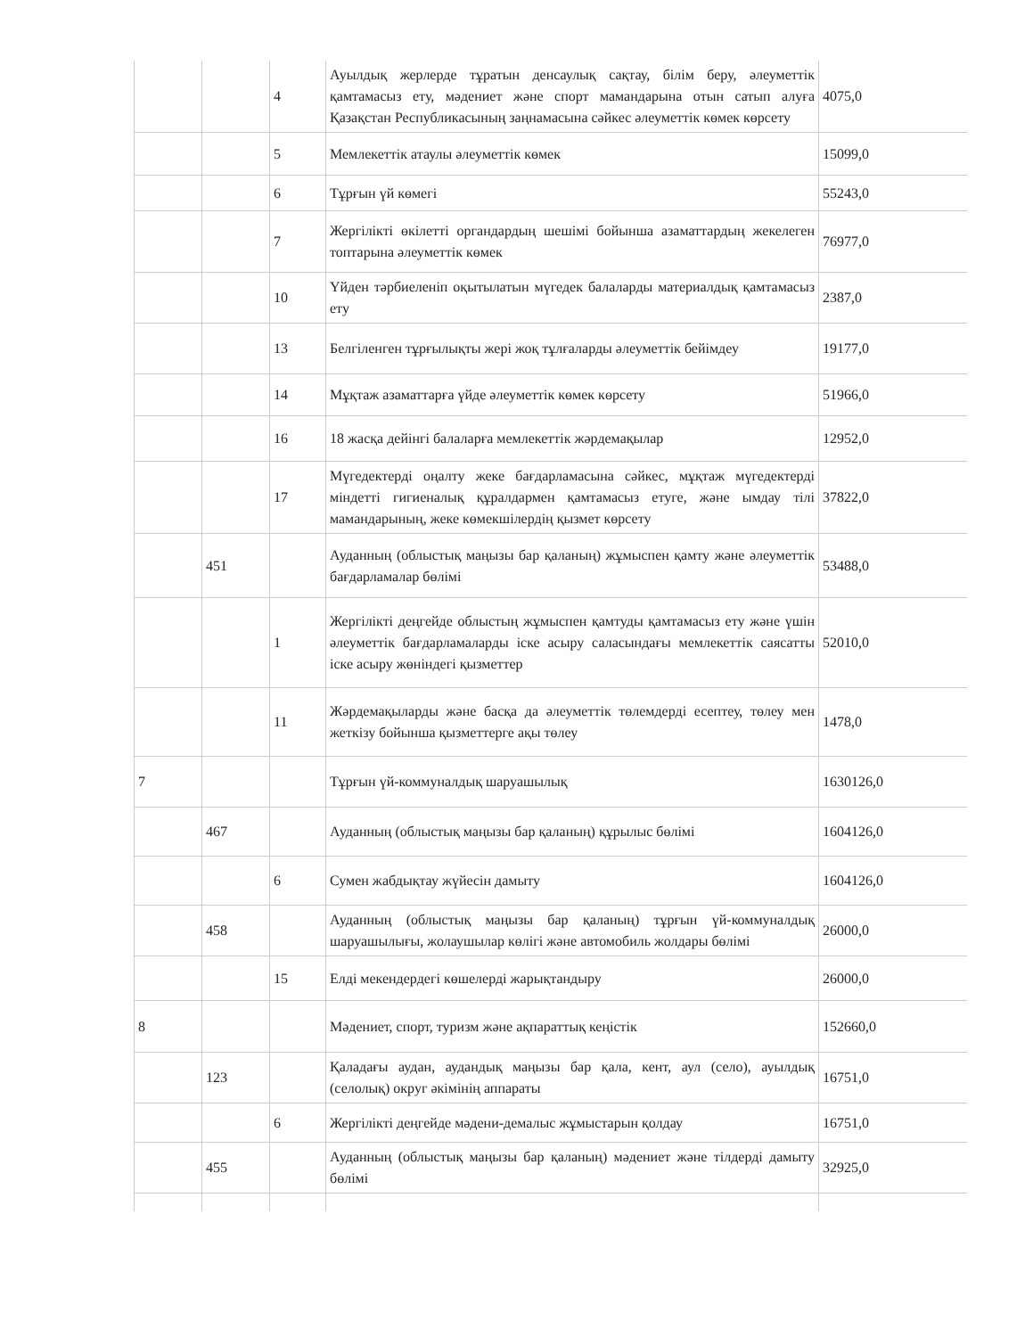| | | 4 | Ауылдық жерлерде тұратын денсаулық сақтау, білім беру, әлеуметтік қамтамасыз ету, мәдениет және спорт мамандарына отын сатып алуға Қазақстан Республикасының заңнамасына сәйкес әлеуметтік көмек көрсету | 4075,0 |
| | | 5 | Мемлекеттік атаулы әлеуметтік көмек | 15099,0 |
| | | 6 | Тұрғын үй көмегі | 55243,0 |
| | | 7 | Жергілікті өкілетті органдардың шешімі бойынша азаматтардың жекелеген топтарына әлеуметтік көмек | 76977,0 |
| | | 10 | Үйден тәрбиеленіп оқытылатын мүгедек балаларды материалдық қамтамасыз ету | 2387,0 |
| | | 13 | Белгіленген тұрғылықты жері жоқ тұлғаларды әлеуметтік бейімдеу | 19177,0 |
| | | 14 | Мұқтаж азаматтарға үйде әлеуметтік көмек көрсету | 51966,0 |
| | | 16 | 18 жасқа дейінгі балаларға мемлекеттік жәрдемақылар | 12952,0 |
| | | 17 | Мүгедектерді оңалту жеке бағдарламасына сәйкес, мұқтаж мүгедектерді міндетті гигиеналық құралдармен қамтамасыз етуге, және ымдау тілі мамандарының, жеке көмекшілердің қызмет көрсету | 37822,0 |
| | 451 | | Ауданның (облыстық маңызы бар қаланың) жұмыспен қамту және әлеуметтік бағдарламалар бөлімі | 53488,0 |
| | | 1 | Жергілікті деңгейде облыстың жұмыспен қамтуды қамтамасыз ету және үшін әлеуметтік бағдарламаларды іске асыру саласындағы мемлекеттік саясатты іске асыру жөніндегі қызметтер | 52010,0 |
| | | 11 | Жәрдемақыларды және басқа да әлеуметтік төлемдерді есептеу, төлеу мен жеткізу бойынша қызметтерге ақы төлеу | 1478,0 |
| 7 | | | Тұрғын үй-коммуналдық шаруашылық | 1630126,0 |
| | 467 | | Ауданның (облыстық маңызы бар қаланың) құрылыс бөлімі | 1604126,0 |
| | | 6 | Сумен жабдықтау жүйесін дамыту | 1604126,0 |
| | 458 | | Ауданның (облыстық маңызы бар қаланың) тұрғын үй-коммуналдық шаруашылығы, жолаушылар көлігі және автомобиль жолдары бөлімі | 26000,0 |
| | | 15 | Елді мекендердегі көшелерді жарықтандыру | 26000,0 |
| 8 | | | Мәдениет, спорт, туризм және ақпараттық кеңістік | 152660,0 |
| | 123 | | Қаладағы аудан, аудандық маңызы бар қала, кент, аул (село), ауылдық (селолық) округ әкімінің аппараты | 16751,0 |
| | | 6 | Жергілікті деңгейде мәдени-демалыс жұмыстарын қолдау | 16751,0 |
| | 455 | | Ауданның (облыстық маңызы бар қаланың) мәдениет және тілдерді дамыту бөлімі | 32925,0 |